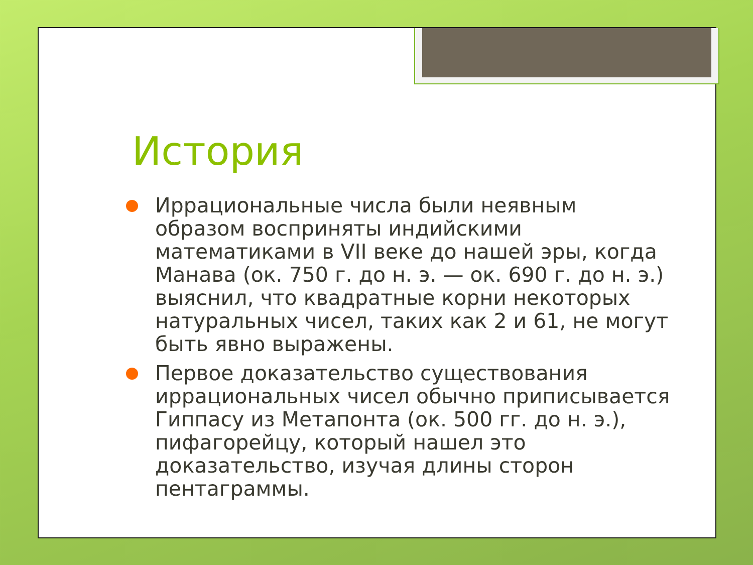История
Иррациональные числа были неявным образом восприняты индийскими математиками в VII веке до нашей эры, когда Манава (ок. 750 г. до н. э. — ок. 690 г. до н. э.) выяснил, что квадратные корни некоторых натуральных чисел, таких как 2 и 61, не могут быть явно выражены.
Первое доказательство существования иррациональных чисел обычно приписывается Гиппасу из Метапонта (ок. 500 гг. до н. э.), пифагорейцу, который нашел это доказательство, изучая длины сторон пентаграммы.